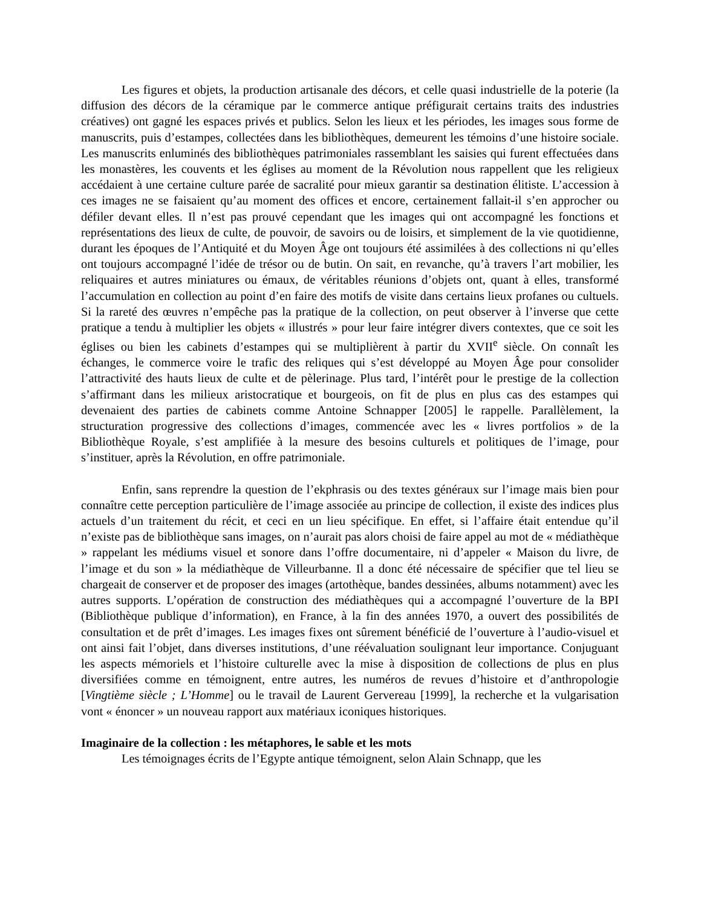Les figures et objets, la production artisanale des décors, et celle quasi industrielle de la poterie (la diffusion des décors de la céramique par le commerce antique préfigurait certains traits des industries créatives) ont gagné les espaces privés et publics. Selon les lieux et les périodes, les images sous forme de manuscrits, puis d’estampes, collectées dans les bibliothèques, demeurent les témoins d’une histoire sociale. Les manuscrits enluminés des bibliothèques patrimoniales rassemblant les saisies qui furent effectuées dans les monastères, les couvents et les églises au moment de la Révolution nous rappellent que les religieux accédaient à une certaine culture parée de sacralité pour mieux garantir sa destination élitiste. L’accession à ces images ne se faisaient qu’au moment des offices et encore, certainement fallait-il s’en approcher ou défiler devant elles. Il n’est pas prouvé cependant que les images qui ont accompagné les fonctions et représentations des lieux de culte, de pouvoir, de savoirs ou de loisirs, et simplement de la vie quotidienne, durant les époques de l’Antiquité et du Moyen Âge ont toujours été assimilées à des collections ni qu’elles ont toujours accompagné l’idée de trésor ou de butin. On sait, en revanche, qu’à travers l’art mobilier, les reliquaires et autres miniatures ou émaux, de véritables réunions d’objets ont, quant à elles, transformé l’accumulation en collection au point d’en faire des motifs de visite dans certains lieux profanes ou cultuels. Si la rareté des œuvres n’empêche pas la pratique de la collection, on peut observer à l’inverse que cette pratique a tendu à multiplier les objets « illustrés » pour leur faire intégrer divers contextes, que ce soit les églises ou bien les cabinets d’estampes qui se multiplièrent à partir du XVII<sup>e</sup> siècle. On connaît les échanges, le commerce voire le trafic des reliques qui s’est développé au Moyen Âge pour consolider l’attractivité des hauts lieux de culte et de pèlerinage. Plus tard, l’intérêt pour le prestige de la collection s’affirmant dans les milieux aristocratique et bourgeois, on fit de plus en plus cas des estampes qui devenaient des parties de cabinets comme Antoine Schnapper [2005] le rappelle. Parallèlement, la structuration progressive des collections d’images, commencée avec les « livres portfolios » de la Bibliothèque Royale, s’est amplifiée à la mesure des besoins culturels et politiques de l’image, pour s’instituer, après la Révolution, en offre patrimoniale.
Enfin, sans reprendre la question de l’ekphrasis ou des textes généraux sur l’image mais bien pour connaître cette perception particulière de l’image associée au principe de collection, il existe des indices plus actuels d’un traitement du récit, et ceci en un lieu spécifique. En effet, si l’affaire était entendue qu’il n’existe pas de bibliothèque sans images, on n’aurait pas alors choisi de faire appel au mot de « médiathèque » rappelant les médiums visuel et sonore dans l’offre documentaire, ni d’appeler « Maison du livre, de l’image et du son » la médiathèque de Villeurbanne. Il a donc été nécessaire de spécifier que tel lieu se chargeait de conserver et de proposer des images (artothèque, bandes dessinées, albums notamment) avec les autres supports. L’opération de construction des médiathèques qui a accompagné l’ouverture de la BPI (Bibliothèque publique d’information), en France, à la fin des années 1970, a ouvert des possibilités de consultation et de prêt d’images. Les images fixes ont sûrement bénéficié de l’ouverture à l’audio-visuel et ont ainsi fait l’objet, dans diverses institutions, d’une réévaluation soulignant leur importance. Conjuguant les aspects mémoriels et l’histoire culturelle avec la mise à disposition de collections de plus en plus diversifiées comme en témoignent, entre autres, les numéros de revues d’histoire et d’anthropologie [Vingtième siècle ; L’Homme] ou le travail de Laurent Gervereau [1999], la recherche et la vulgarisation vont « énoncer » un nouveau rapport aux matériaux iconiques historiques.
Imaginaire de la collection : les métaphores, le sable et les mots
Les témoignages écrits de l’Egypte antique témoignent, selon Alain Schnapp, que les